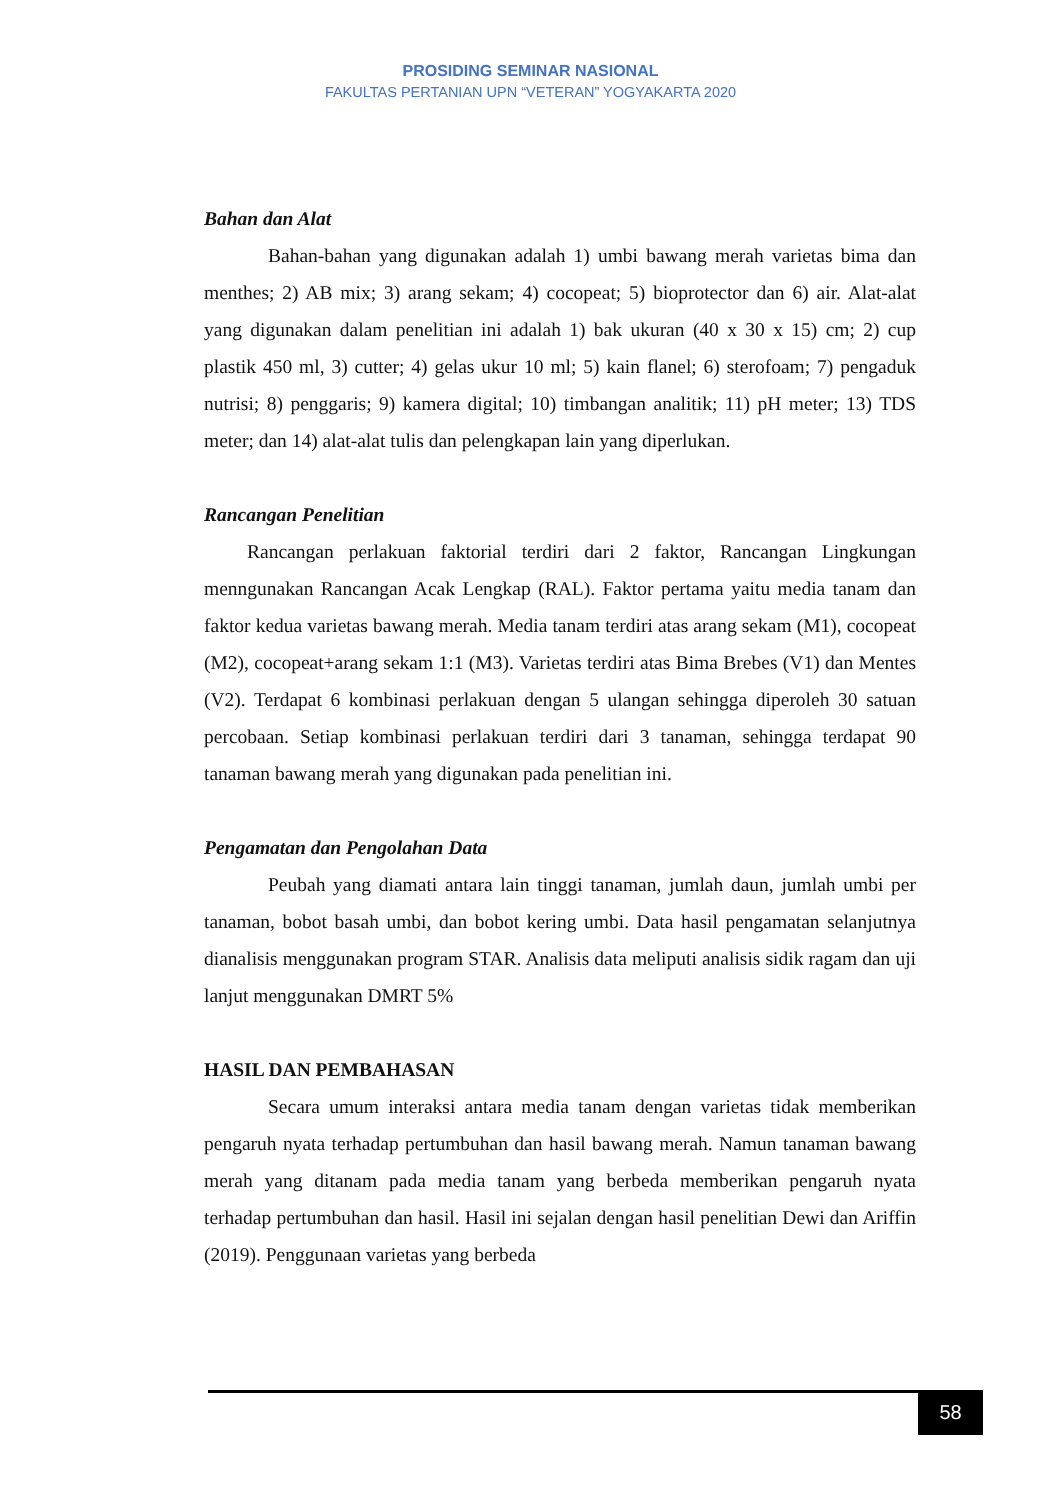PROSIDING SEMINAR NASIONAL
FAKULTAS PERTANIAN UPN “VETERAN” YOGYAKARTA 2020
Bahan dan Alat
Bahan-bahan yang digunakan adalah 1) umbi bawang merah varietas bima dan menthes; 2) AB mix; 3) arang sekam; 4) cocopeat; 5) bioprotector dan 6) air. Alat-alat yang digunakan dalam penelitian ini adalah 1) bak ukuran (40 x 30 x 15) cm; 2) cup plastik 450 ml, 3) cutter; 4) gelas ukur 10 ml; 5) kain flanel; 6) sterofoam; 7) pengaduk nutrisi; 8) penggaris; 9) kamera digital; 10) timbangan analitik; 11) pH meter; 13) TDS meter; dan 14) alat-alat tulis dan pelengkapan lain yang diperlukan.
Rancangan Penelitian
Rancangan perlakuan faktorial terdiri dari 2 faktor, Rancangan Lingkungan menngunakan Rancangan Acak Lengkap (RAL). Faktor pertama yaitu media tanam dan faktor kedua varietas bawang merah. Media tanam terdiri atas arang sekam (M1), cocopeat (M2), cocopeat+arang sekam 1:1 (M3). Varietas terdiri atas Bima Brebes (V1) dan Mentes (V2). Terdapat 6 kombinasi perlakuan dengan 5 ulangan sehingga diperoleh 30 satuan percobaan. Setiap kombinasi perlakuan terdiri dari 3 tanaman, sehingga terdapat 90 tanaman bawang merah yang digunakan pada penelitian ini.
Pengamatan dan Pengolahan Data
Peubah yang diamati antara lain tinggi tanaman, jumlah daun, jumlah umbi per tanaman, bobot basah umbi, dan bobot kering umbi. Data hasil pengamatan selanjutnya dianalisis menggunakan program STAR. Analisis data meliputi analisis sidik ragam dan uji lanjut menggunakan DMRT 5%
HASIL DAN PEMBAHASAN
Secara umum interaksi antara media tanam dengan varietas tidak memberikan pengaruh nyata terhadap pertumbuhan dan hasil bawang merah. Namun tanaman bawang merah yang ditanam pada media tanam yang berbeda memberikan pengaruh nyata terhadap pertumbuhan dan hasil. Hasil ini sejalan dengan hasil penelitian Dewi dan Ariffin (2019). Penggunaan varietas yang berbeda
58